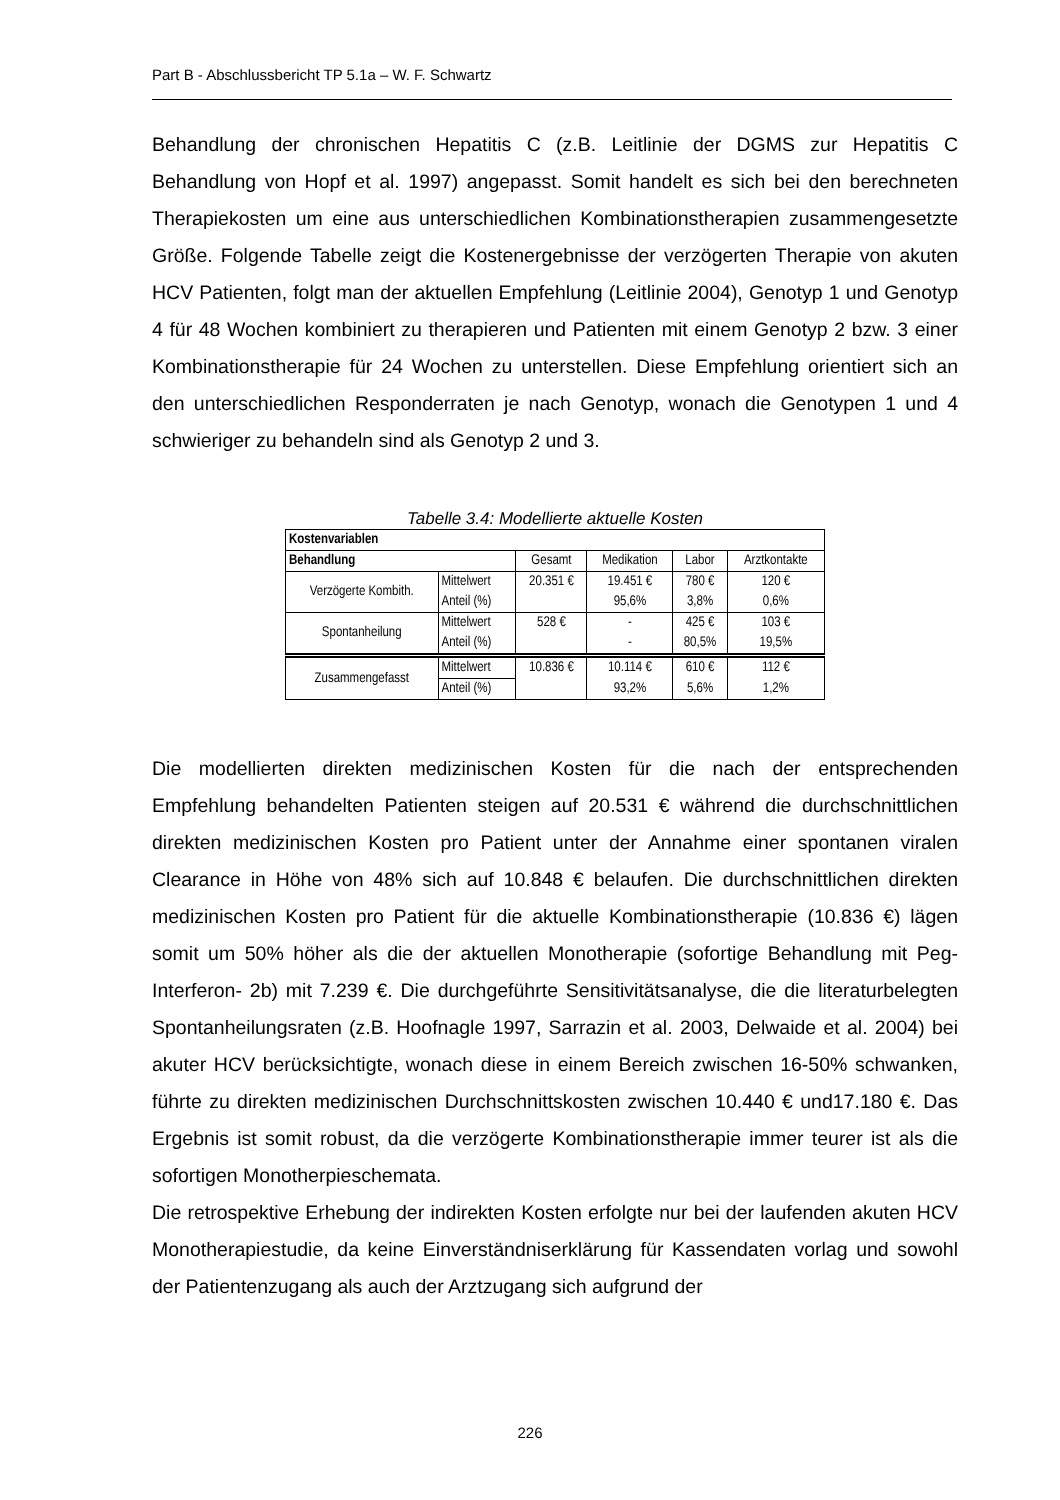Part B - Abschlussbericht TP 5.1a – W. F. Schwartz
Behandlung der chronischen Hepatitis C (z.B. Leitlinie der DGMS zur Hepatitis C Behandlung von Hopf et al. 1997) angepasst. Somit handelt es sich bei den berechneten Therapiekosten um eine aus unterschiedlichen Kombinationstherapien zusammengesetzte Größe. Folgende Tabelle zeigt die Kostenergebnisse der verzögerten Therapie von akuten HCV Patienten, folgt man der aktuellen Empfehlung (Leitlinie 2004), Genotyp 1 und Genotyp 4 für 48 Wochen kombiniert zu therapieren und Patienten mit einem Genotyp 2 bzw. 3 einer Kombinationstherapie für 24 Wochen zu unterstellen. Diese Empfehlung orientiert sich an den unterschiedlichen Responderraten je nach Genotyp, wonach die Genotypen 1 und 4 schwieriger zu behandeln sind als Genotyp 2 und 3.
Tabelle 3.4: Modellierte aktuelle Kosten
| Kostenvariablen | | | | | |
| --- | --- | --- | --- | --- | --- |
| Behandlung | | Gesamt | Medikation | Labor | Arztkontakte |
| Verzögerte Kombith. | Mittelwert | 20.351 € | 19.451 € | 780 € | 120 € |
| | Anteil (%) | | 95,6% | 3,8% | 0,6% |
| Spontanheilung | Mittelwert | 528 € | - | 425 € | 103 € |
| | Anteil (%) | | - | 80,5% | 19,5% |
| Zusammengefasst | Mittelwert | 10.836 € | 10.114 € | 610 € | 112 € |
| | Anteil (%) | | 93,2% | 5,6% | 1,2% |
Die modellierten direkten medizinischen Kosten für die nach der entsprechenden Empfehlung behandelten Patienten steigen auf 20.531 € während die durchschnittlichen direkten medizinischen Kosten pro Patient unter der Annahme einer spontanen viralen Clearance in Höhe von 48% sich auf 10.848 € belaufen. Die durchschnittlichen direkten medizinischen Kosten pro Patient für die aktuelle Kombinationstherapie (10.836 €) lägen somit um 50% höher als die der aktuellen Monotherapie (sofortige Behandlung mit Peg-Interferon- 2b) mit 7.239 €. Die durchgeführte Sensitivitätsanalyse, die die literaturbelegten Spontanheilungsraten (z.B. Hoofnagle 1997, Sarrazin et al. 2003, Delwaide et al. 2004) bei akuter HCV berücksichtigte, wonach diese in einem Bereich zwischen 16-50% schwanken, führte zu direkten medizinischen Durchschnittskosten zwischen 10.440 € und17.180 €. Das Ergebnis ist somit robust, da die verzögerte Kombinationstherapie immer teurer ist als die sofortigen Monotherpieschemata.
Die retrospektive Erhebung der indirekten Kosten erfolgte nur bei der laufenden akuten HCV Monotherapiestudie, da keine Einverständniserklärung für Kassendaten vorlag und sowohl der Patientenzugang als auch der Arztzugang sich aufgrund der
226